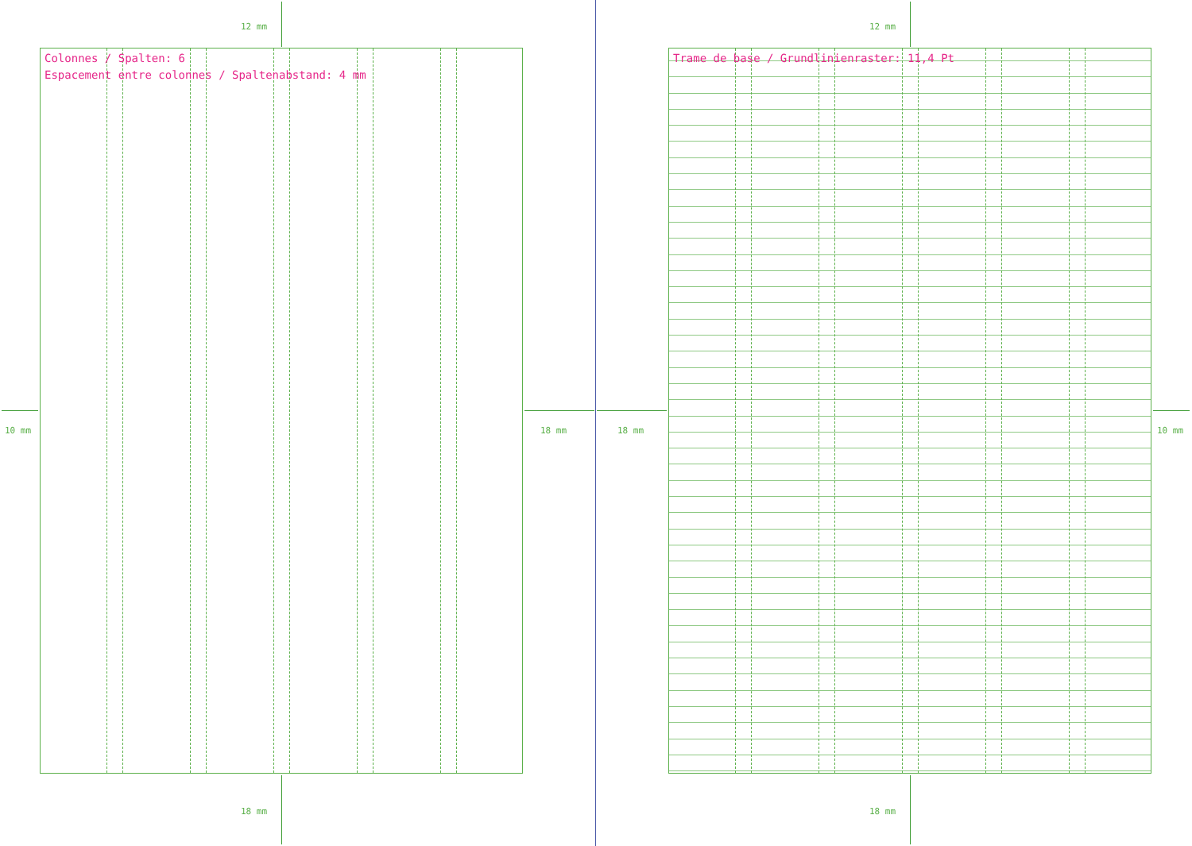Colonnes / Spalten: 6
Espacement entre colonnes / Spaltenabstand: 4 mm
Trame de base / Grundlinienraster: 11,4 Pt
12 mm 12 mm
10 mm 18 mm 18 mm 10 mm
18 mm 18 mm